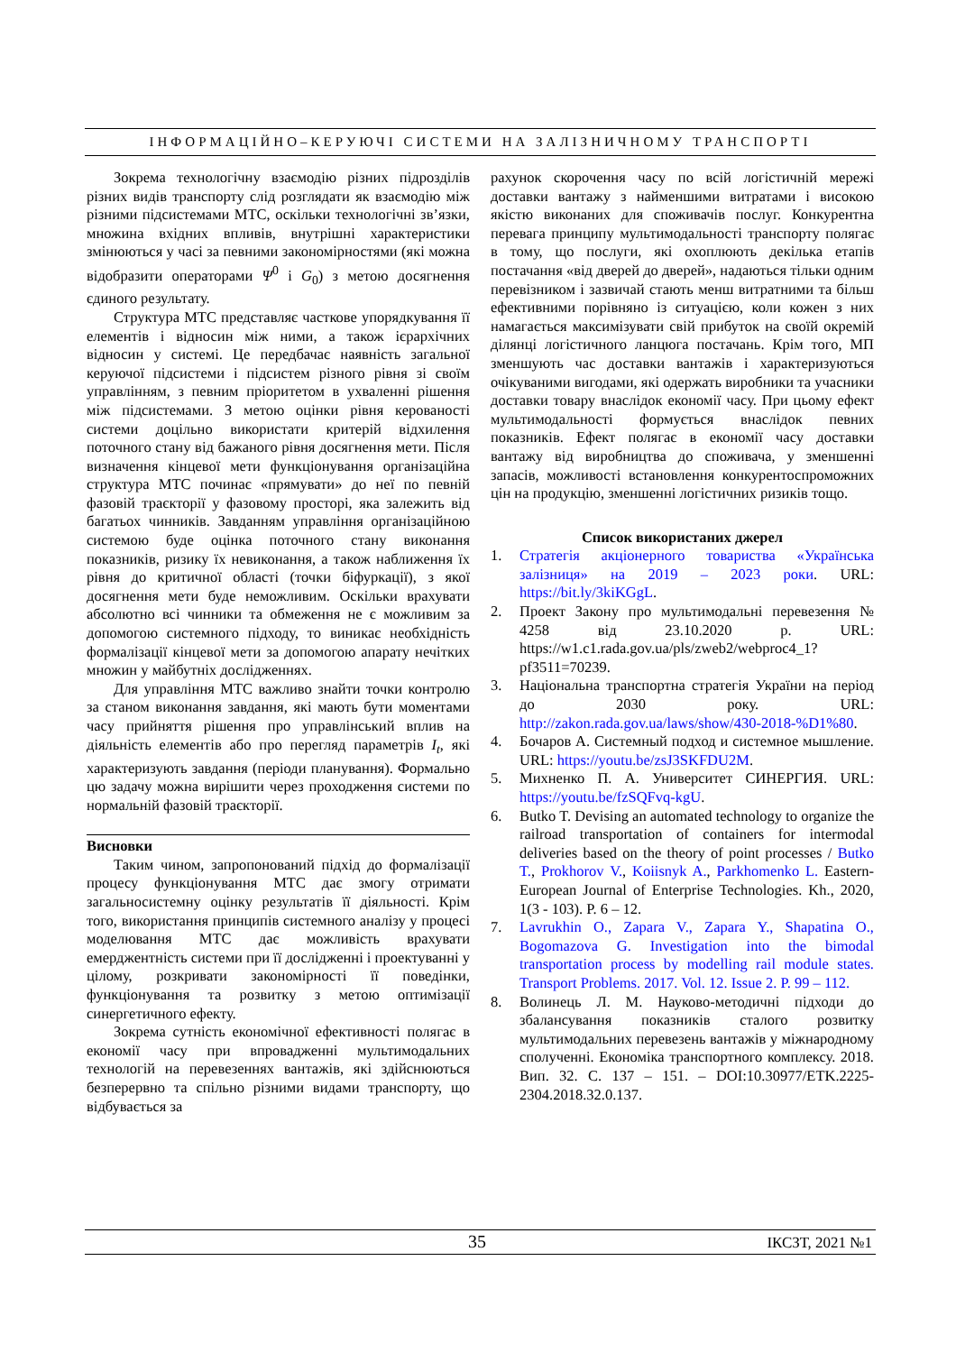ІНФОРМАЦІЙНО–КЕРУЮЧІ СИСТЕМИ НА ЗАЛІЗНИЧНОМУ ТРАНСПОРТІ
Зокрема технологічну взаємодію різних підрозділів різних видів транспорту слід розглядати як взаємодію між різними підсистемами МТС, оскільки технологічні зв’язки, множина вхідних впливів, внутрішні характеристики змінюються у часі за певними закономірностями (які можна відобразити операторами Ψ<sup>0</sup> і G<sub>0</sub>) з метою досягнення єдиного результату.
Структура МТС представляє часткове упорядкування її елементів і відносин між ними, а також ієрархічних відносин у системі. Це передбачає наявність загальної керуючої підсистеми і підсистем різного рівня зі своїм управлінням, з певним пріоритетом в ухваленні рішення між підсистемами. З метою оцінки рівня керованості системи доцільно використати критерій відхилення поточного стану від бажаного рівня досягнення мети. Після визначення кінцевої мети функціонування організаційна структура МТС починає «прямувати» до неї по певній фазовій траєкторії у фазовому просторі, яка залежить від багатьох чинників. Завданням управління організаційною системою буде оцінка поточного стану виконання показників, ризику їх невиконання, а також наближення їх рівня до критичної області (точки біфуркації), з якої досягнення мети буде неможливим. Оскільки врахувати абсолютно всі чинники та обмеження не є можливим за допомогою системного підходу, то виникає необхідність формалізації кінцевої мети за допомогою апарату нечітких множин у майбутніх дослідженнях.
Для управління МТС важливо знайти точки контролю за станом виконання завдання, які мають бути моментами часу прийняття рішення про управлінський вплив на діяльність елементів або про перегляд параметрів I<sub>t</sub>, які характеризують завдання (періоди планування). Формально цю задачу можна вирішити через проходження системи по нормальній фазовій траєкторії.
Висновки
Таким чином, запропонований підхід до формалізації процесу функціонування МТС дає змогу отримати загальносистемну оцінку результатів її діяльності. Крім того, використання принципів системного аналізу у процесі моделювання МТС дає можливість врахувати емерджентність системи при її дослідженні і проектуванні у цілому, розкривати закономірності її поведінки, функціонування та розвитку з метою оптимізації синергетичного ефекту.
Зокрема сутність економічної ефективності полягає в економії часу при впровадженні мультимодальних технологій на перевезеннях вантажів, які здійснюються безперервно та спільно різними видами транспорту, що відбувається за
рахунок скорочення часу по всій логістичній мережі доставки вантажу з найменшими витратами і високою якістю виконаних для споживачів послуг. Конкурентна перевага принципу мультимодальності транспорту полягає в тому, що послуги, які охоплюють декілька етапів постачання «від дверей до дверей», надаються тільки одним перевізником і зазвичай стають менш витратними та більш ефективними порівняно із ситуацією, коли кожен з них намагається максимізувати свій прибуток на своїй окремій ділянці логістичного ланцюга постачань. Крім того, МП зменшують час доставки вантажів і характеризуються очікуваними вигодами, які одержать виробники та учасники доставки товару внаслідок економії часу. При цьому ефект мультимодальності формується внаслідок певних показників. Ефект полягає в економії часу доставки вантажу від виробництва до споживача, у зменшенні запасів, можливості встановлення конкурентоспроможних цін на продукцію, зменшенні логістичних ризиків тощо.
Список використаних джерел
1. Стратегія акціонерного товариства «Українська залізниця» на 2019 – 2023 роки. URL: https://bit.ly/3kiKGgL.
2. Проект Закону про мультимодальні перевезення № 4258 від 23.10.2020 р. URL: https://w1.c1.rada.gov.ua/pls/zweb2/webproc4_1?pf3511=70239.
3. Національна транспортна стратегія України на період до 2030 року. URL: http://zakon.rada.gov.ua/laws/show/430-2018-%D1%80.
4. Бочаров А. Системный подход и системное мышление. URL: https://youtu.be/zsJ3SKFDU2M.
5. Михненко П. А. Университет СИНЕРГИЯ. URL: https://youtu.be/fzSQFvq-kgU.
6. Butko T. Devising an automated technology to organize the railroad transportation of containers for intermodal deliveries based on the theory of point processes / Butko T., Prokhorov V., Koiisnyk A., Parkhomenko L. Eastern-European Journal of Enterprise Technologies. Kh., 2020, 1(3 - 103). P. 6 – 12.
7. Lavrukhin O., Zapara V., Zapara Y., Shapatina O., Bogomazova G. Investigation into the bimodal transportation process by modelling rail module states. Transport Problems. 2017. Vol. 12. Issue 2. P. 99 – 112.
8. Волинець Л. М. Науково-методичні підходи до збалансування показників сталого розвитку мультимодальних перевезень вантажів у міжнародному сполученні. Економіка транспортного комплексу. 2018. Вип. 32. С. 137 – 151. – DOI:10.30977/ETK.2225-2304.2018.32.0.137.
35 ІКСЗТ, 2021 №1